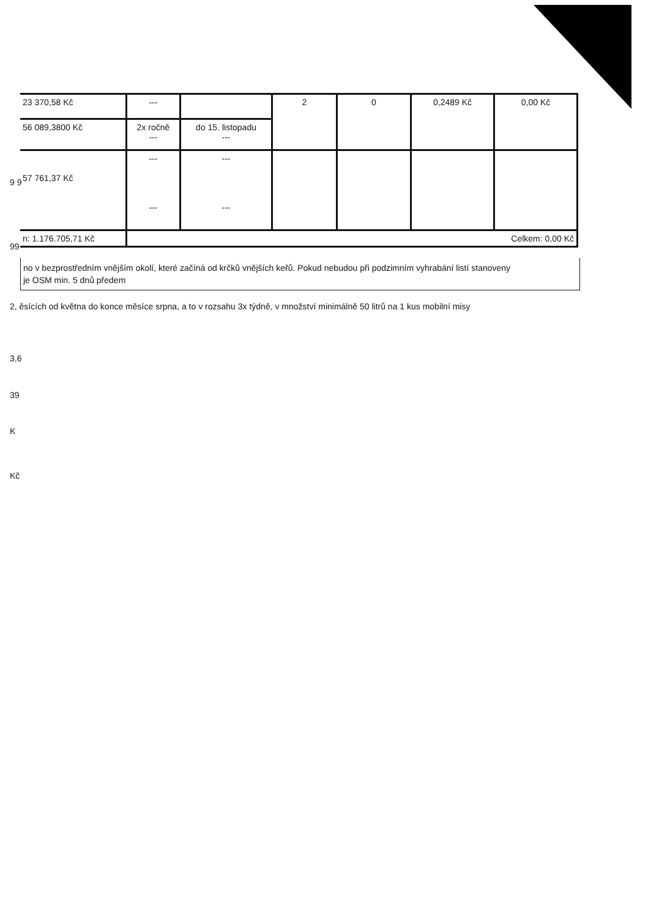| 23 370,58 Kč | --- | | 2 | 0 | 0,2489 Kč | 0,00 Kč |
| 56 089,3800 Kč | 2x ročně --- | do 15. listopadu --- | | | | |
| 57 761,37 Kč | --- --- | --- --- | | | | |
| n: 1.176.705,71 Kč | Celkem: 0,00 Kč | | | | | |
no v bezprostředním vnějším okolí, které začíná od krčků vnějších keřů. Pokud nebudou při podzimním vyhrabání listí stanoveny
je OSM min. 5 dnů předem
2, ěsících od května do konce měsíce srpna, a to v rozsahu 3x týdně, v množství minimálně 50 litrů na 1 kus mobilní misy
9 9
99
3,6
39
K
Kč